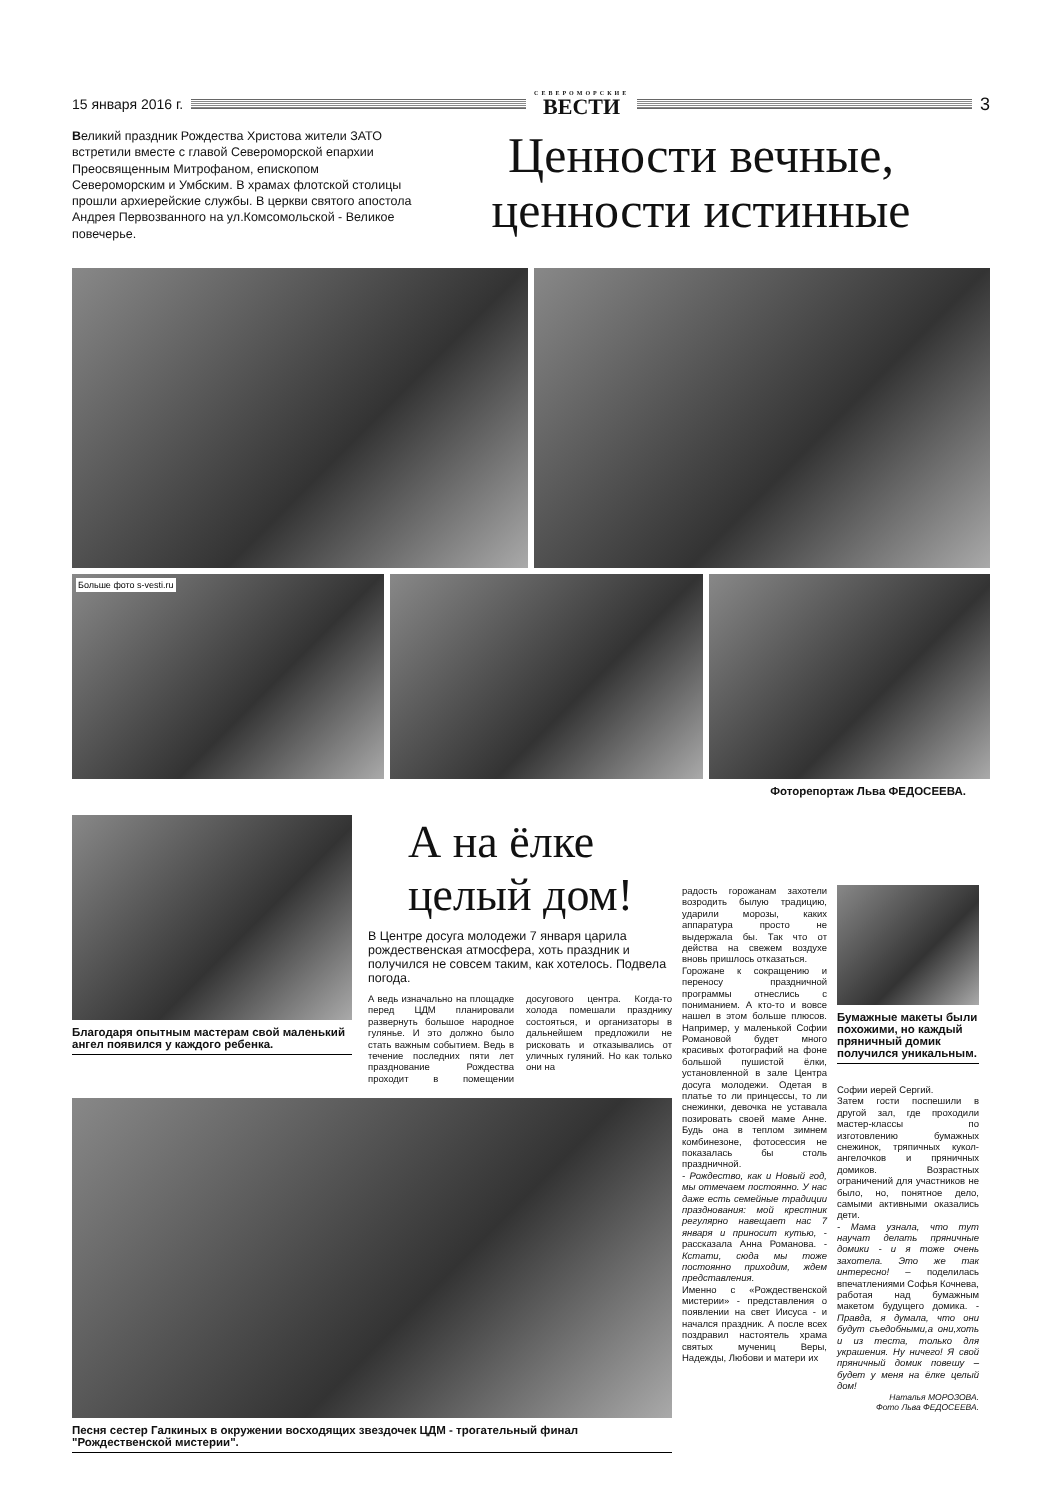15 января 2016 г.
СЕВЕРОМОРСКИЕ
ВЕСТИ
3
Великий праздник Рождества Христова жители ЗАТО встретили вместе с главой Североморской епархии Преосвященным Митрофаном, епископом Североморским и Умбским. В храмах флотской столицы прошли архиерейские службы. В церкви святого апостола Андрея Первозванного на ул.Комсомольской - Великое повечерье.
Ценности вечные,
ценности истинные
Больше фото s-vesti.ru
Фоторепортаж Льва ФЕДОСЕЕВА.
Благодаря опытным мастерам свой маленький ангел появился у каждого ребенка.
А на ёлке целый дом!
В Центре досуга молодежи 7 января царила рождественская атмосфера, хоть праздник и получился не совсем таким, как хотелось. Подвела погода.
А ведь изначально на площадке перед ЦДМ планировали развернуть большое народное гулянье. И это должно было стать важным событием. Ведь в течение последних пяти лет празднование Рождества проходит в помещении досугового центра. Когда-то холода помешали празднику состояться, и организаторы в дальнейшем предложили не рисковать и отказывались от уличных гуляний. Но как только они на
Песня сестер Галкиных в окружении восходящих звездочек ЦДМ - трогательный финал "Рождественской мистерии".
радость горожанам захотели возродить былую традицию, ударили морозы, каких аппаратура просто не выдержала бы. Так что от действа на свежем воздухе вновь пришлось отказаться.
Горожане к сокращению и переносу праздничной программы отнеслись с пониманием. А кто-то и вовсе нашел в этом больше плюсов. Например, у маленькой Софии Романовой будет много красивых фотографий на фоне большой пушистой ёлки, установленной в зале Центра досуга молодежи. Одетая в платье то ли принцессы, то ли снежинки, девочка не уставала позировать своей маме Анне. Будь она в теплом зимнем комбинезоне, фотосессия не показалась бы столь праздничной.
- Рождество, как и Новый год, мы отмечаем постоянно. У нас даже есть семейные традиции празднования: мой крестник регулярно навещает нас 7 января и приносит кутью, - рассказала Анна Романова. - Кстати, сюда мы тоже постоянно приходим, ждем представления.
Именно с «Рождественской мистерии» - представления о появлении на свет Иисуса - и начался праздник. А после всех поздравил настоятель храма святых мучениц Веры, Надежды, Любови и матери их
Бумажные макеты были похожими, но каждый пряничный домик получился уникальным.
Софии иерей Сергий.
Затем гости поспешили в другой зал, где проходили мастер-классы по изготовлению бумажных снежинок, тряпичных кукол-ангелочков и пряничных домиков. Возрастных ограничений для участников не было, но, понятное дело, самыми активными оказались дети.
- Мама узнала, что тут научат делать пряничные домики - и я тоже очень захотела. Это же так интересно! – поделилась впечатлениями Софья Кочнева, работая над бумажным макетом будущего домика. - Правда, я думала, что они будут съедобными,а они,хоть и из теста, только для украшения. Ну ничего! Я свой пряничный домик повешу – будет у меня на ёлке целый дом!
Наталья МОРОЗОВА.
Фото Льва ФЕДОСЕЕВА.